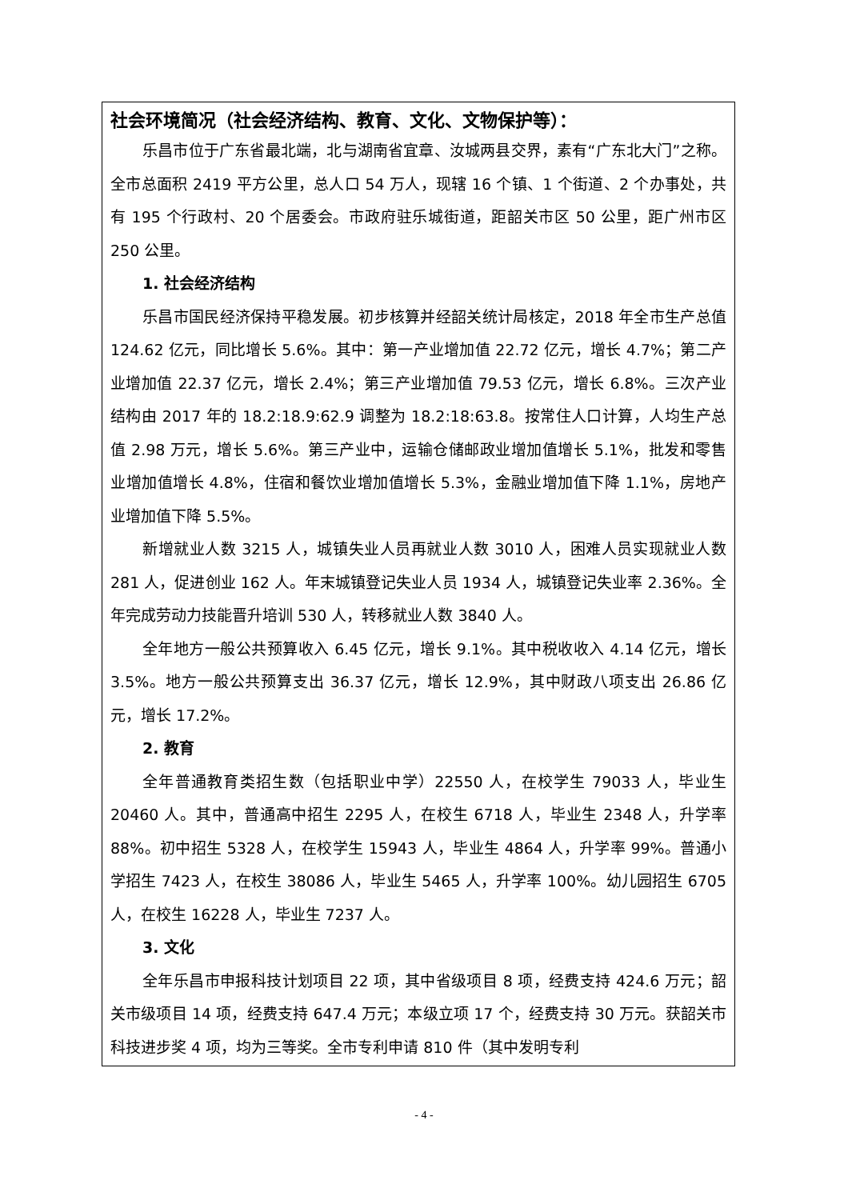社会环境简况（社会经济结构、教育、文化、文物保护等）：
乐昌市位于广东省最北端，北与湖南省宜章、汝城两县交界，素有“广东北大门”之称。全市总面积 2419 平方公里，总人口 54 万人，现辖 16 个镇、1 个街道、2 个办事处，共有 195 个行政村、20 个居委会。市政府驻乐城街道，距韶关市区 50 公里，距广州市区 250 公里。
1. 社会经济结构
乐昌市国民经济保持平稳发展。初步核算并经韶关统计局核定，2018 年全市生产总值 124.62 亿元，同比增长 5.6%。其中：第一产业增加值 22.72 亿元，增长 4.7%；第二产业增加值 22.37 亿元，增长 2.4%；第三产业增加值 79.53 亿元，增长 6.8%。三次产业结构由 2017 年的 18.2:18.9:62.9 调整为 18.2:18:63.8。按常住人口计算，人均生产总值 2.98 万元，增长 5.6%。第三产业中，运输仓储邮政业增加值增长 5.1%，批发和零售业增加值增长 4.8%，住宿和餐饮业增加值增长 5.3%，金融业增加值下降 1.1%，房地产业增加值下降 5.5%。
新增就业人数 3215 人，城镇失业人员再就业人数 3010 人，困难人员实现就业人数 281 人，促进创业 162 人。年末城镇登记失业人员 1934 人，城镇登记失业率 2.36%。全年完成劳动力技能晋升培训 530 人，转移就业人数 3840 人。
全年地方一般公共预算收入 6.45 亿元，增长 9.1%。其中税收收入 4.14 亿元，增长 3.5%。地方一般公共预算支出 36.37 亿元，增长 12.9%，其中财政八项支出 26.86 亿元，增长 17.2%。
2. 教育
全年普通教育类招生数（包括职业中学）22550 人，在校学生 79033 人，毕业生 20460 人。其中，普通高中招生 2295 人，在校生 6718 人，毕业生 2348 人，升学率 88%。初中招生 5328 人，在校学生 15943 人，毕业生 4864 人，升学率 99%。普通小学招生 7423 人，在校生 38086 人，毕业生 5465 人，升学率 100%。幼儿园招生 6705 人，在校生 16228 人，毕业生 7237 人。
3. 文化
全年乐昌市申报科技计划项目 22 项，其中省级项目 8 项，经费支持 424.6 万元；韶关市级项目 14 项，经费支持 647.4 万元；本级立项 17 个，经费支持 30 万元。获韶关市科技进步奖 4 项，均为三等奖。全市专利申请 810 件（其中发明专利
- 4 -